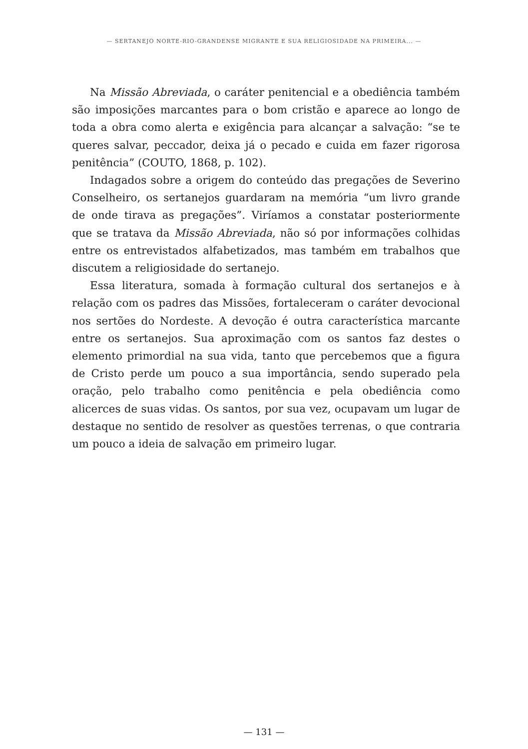— SERTANEJO NORTE-RIO-GRANDENSE MIGRANTE E SUA RELIGIOSIDADE NA PRIMEIRA... —
Na Missão Abreviada, o caráter penitencial e a obediência também são imposições marcantes para o bom cristão e aparece ao longo de toda a obra como alerta e exigência para alcançar a salvação: “se te queres salvar, peccador, deixa já o pecado e cuida em fazer rigorosa penitência” (COUTO, 1868, p. 102).
Indagados sobre a origem do conteúdo das pregações de Severino Conselheiro, os sertanejos guardaram na memória “um livro grande de onde tirava as pregações”. Viríamos a constatar posteriormente que se tratava da Missão Abreviada, não só por informações colhidas entre os entrevistados alfabetizados, mas também em trabalhos que discutem a religiosidade do sertanejo.
Essa literatura, somada à formação cultural dos sertanejos e à relação com os padres das Missões, fortaleceram o caráter devocional nos sertões do Nordeste. A devoção é outra característica marcante entre os sertanejos. Sua aproximação com os santos faz destes o elemento primordial na sua vida, tanto que percebemos que a figura de Cristo perde um pouco a sua importância, sendo superado pela oração, pelo trabalho como penitência e pela obediência como alicerces de suas vidas. Os santos, por sua vez, ocupavam um lugar de destaque no sentido de resolver as questões terrenas, o que contraria um pouco a ideia de salvação em primeiro lugar.
— 131 —